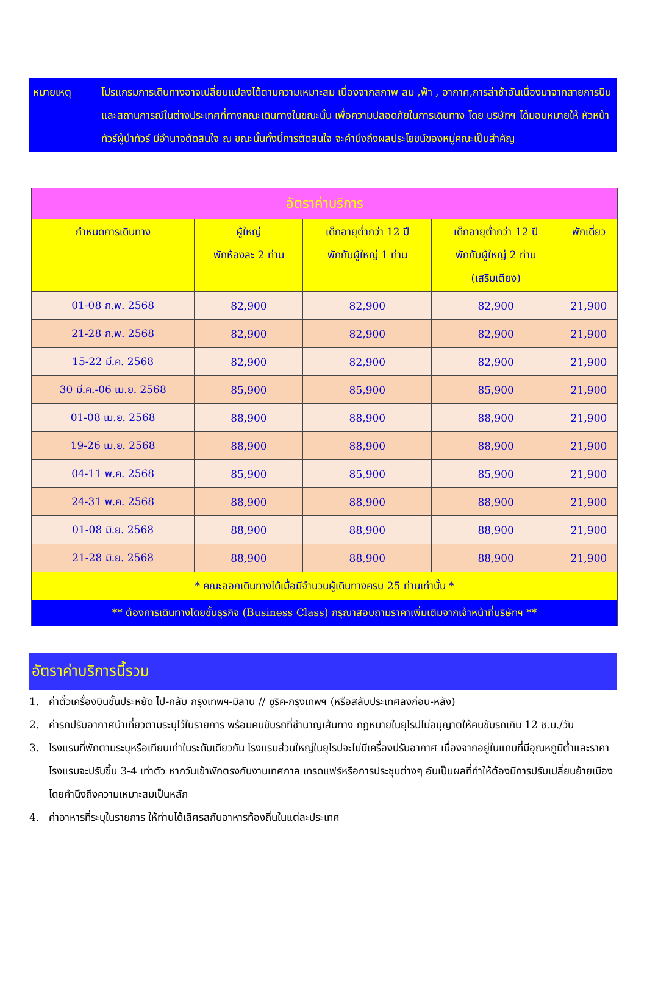หมายเหตุ โปรแกรมการเดินทางอาจเปลี่ยนแปลงได้ตามความเหมาะสม เนื่องจากสภาพ ลม ,ฟ้า , อากาศ,การล่าช้าอันเนื่องมาจากสายการบิน และสถานการณ์ในต่างประเทศที่ทางคณะเดินทางในขณะนั้น เพื่อความปลอดภัยในการเดินทาง โดย บริษัทฯ ได้มอบหมายให้ หัวหน้าทัวร์ผู้นำทัวร์ มีอำนาจตัดสินใจ ณ ขณะนั้นทั้งนี้การตัดสินใจ จะคำนึงถึงผลประโยชน์ของหมู่คณะเป็นสำคัญ
| อัตราค่าบริการ | | | | |
| กำหนดการเดินทาง | ผู้ใหญ่ พักห้องละ 2 ท่าน | เด็กอายุต่ำกว่า 12 ปี พักกับผู้ใหญ่ 1 ท่าน | เด็กอายุต่ำกว่า 12 ปี พักกับผู้ใหญ่ 2 ท่าน (เสริมเตียง) | พักเดี่ยว |
| 01-08 ก.พ. 2568 | 82,900 | 82,900 | 82,900 | 21,900 |
| 21-28 ก.พ. 2568 | 82,900 | 82,900 | 82,900 | 21,900 |
| 15-22 มี.ค. 2568 | 82,900 | 82,900 | 82,900 | 21,900 |
| 30 มี.ค.-06 เม.ย. 2568 | 85,900 | 85,900 | 85,900 | 21,900 |
| 01-08 เม.ย. 2568 | 88,900 | 88,900 | 88,900 | 21,900 |
| 19-26 เม.ย. 2568 | 88,900 | 88,900 | 88,900 | 21,900 |
| 04-11 พ.ค. 2568 | 85,900 | 85,900 | 85,900 | 21,900 |
| 24-31 พ.ค. 2568 | 88,900 | 88,900 | 88,900 | 21,900 |
| 01-08 มิ.ย. 2568 | 88,900 | 88,900 | 88,900 | 21,900 |
| 21-28 มิ.ย. 2568 | 88,900 | 88,900 | 88,900 | 21,900 |
| * คณะออกเดินทางได้เมื่อมีจำนวนผู้เดินทางครบ 25 ท่านเท่านั้น * | | | | |
| ** ต้องการเดินทางโดยชั้นธุรกิจ (Business Class) กรุณาสอบถามราคาเพิ่มเติมจากเจ้าหน้าที่บริษัทฯ ** | | | | |
อัตราค่าบริการนี้รวม
1. ค่าตั๋วเครื่องบินชั้นประหยัด ไป-กลับ กรุงเทพฯ-มิลาน // ซูริค-กรุงเทพฯ (หรือสลับประเทศลงก่อน-หลัง)
2. ค่ารถปรับอากาศนำเที่ยวตามระบุไว้ในรายการ พร้อมคนขับรถที่ชำนาญเส้นทาง กฎหมายในยุโรปไม่อนุญาตให้คนขับรถเกิน 12 ช.ม./วัน
3. โรงแรมที่พักตามระบุหรือเทียบเท่าในระดับเดียวกัน โรงแรมส่วนใหญ่ในยุโรปจะไม่มีเครื่องปรับอากาศ เนื่องจากอยู่ในแถบที่มีอุณหภูมิต่ำและราคาโรงแรมจะปรับขึ้น 3-4 เท่าตัว หากวันเข้าพักตรงกับงานเทศกาล เทรดแฟร์หรือการประชุมต่างๆ อันเป็นผลที่ทำให้ต้องมีการปรับเปลี่ยนย้ายเมือง โดยคำนึงถึงความเหมาะสมเป็นหลัก
4. ค่าอาหารที่ระบุในรายการ ให้ท่านได้เลิศรสกับอาหารท้องถิ่นในแต่ละประเทศ